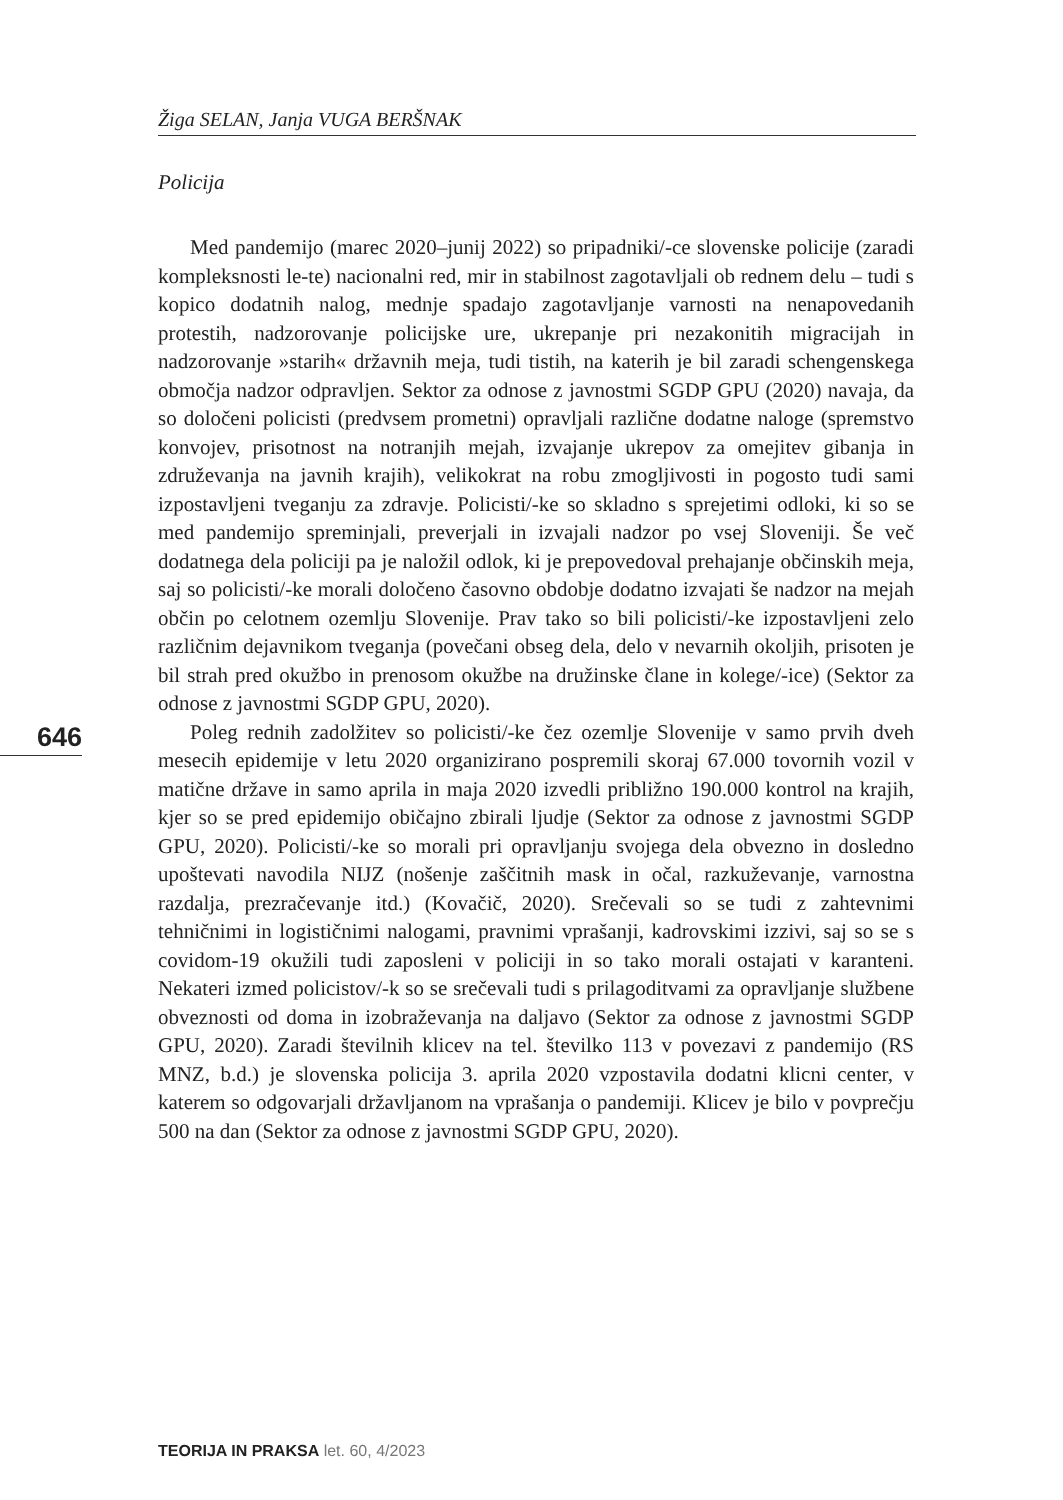Žiga SELAN, Janja VUGA BERŠNAK
Policija
Med pandemijo (marec 2020–junij 2022) so pripadniki/-ce slovenske policije (zaradi kompleksnosti le-te) nacionalni red, mir in stabilnost zagotavljali ob rednem delu – tudi s kopico dodatnih nalog, mednje spadajo zagotavljanje varnosti na nenapovedanih protestih, nadzorovanje policijske ure, ukrepanje pri nezakonitih migracijah in nadzorovanje »starih« državnih meja, tudi tistih, na katerih je bil zaradi schengenskega območja nadzor odpravljen. Sektor za odnose z javnostmi SGDP GPU (2020) navaja, da so določeni policisti (predvsem prometni) opravljali različne dodatne naloge (spremstvo konvojev, prisotnost na notranjih mejah, izvajanje ukrepov za omejitev gibanja in združevanja na javnih krajih), velikokrat na robu zmogljivosti in pogosto tudi sami izpostavljeni tveganju za zdravje. Policisti/-ke so skladno s sprejetimi odloki, ki so se med pandemijo spreminjali, preverjali in izvajali nadzor po vsej Sloveniji. Še več dodatnega dela policiji pa je naložil odlok, ki je prepovedoval prehajanje občinskih meja, saj so policisti/-ke morali določeno časovno obdobje dodatno izvajati še nadzor na mejah občin po celotnem ozemlju Slovenije. Prav tako so bili policisti/-ke izpostavljeni zelo različnim dejavnikom tveganja (povečani obseg dela, delo v nevarnih okoljih, prisoten je bil strah pred okužbo in prenosom okužbe na družinske člane in kolege/-ice) (Sektor za odnose z javnostmi SGDP GPU, 2020).
Poleg rednih zadolžitev so policisti/-ke čez ozemlje Slovenije v samo prvih dveh mesecih epidemije v letu 2020 organizirano pospremili skoraj 67.000 tovornih vozil v matične države in samo aprila in maja 2020 izvedli približno 190.000 kontrol na krajih, kjer so se pred epidemijo običajno zbirali ljudje (Sektor za odnose z javnostmi SGDP GPU, 2020). Policisti/-ke so morali pri opravljanju svojega dela obvezno in dosledno upoštevati navodila NIJZ (nošenje zaščitnih mask in očal, razkuževanje, varnostna razdalja, prezračevanje itd.) (Kovačič, 2020). Srečevali so se tudi z zahtevnimi tehničnimi in logističnimi nalogami, pravnimi vprašanji, kadrovskimi izzivi, saj so se s covidom-19 okužili tudi zaposleni v policiji in so tako morali ostajati v karanteni. Nekateri izmed policistov/-k so se srečevali tudi s prilagoditvami za opravljanje službene obveznosti od doma in izobraževanja na daljavo (Sektor za odnose z javnostmi SGDP GPU, 2020). Zaradi številnih klicev na tel. številko 113 v povezavi z pandemijo (RS MNZ, b.d.) je slovenska policija 3. aprila 2020 vzpostavila dodatni klicni center, v katerem so odgovarjali državljanom na vprašanja o pandemiji. Klicev je bilo v povprečju 500 na dan (Sektor za odnose z javnostmi SGDP GPU, 2020).
646
TEORIJA IN PRAKSA let. 60, 4/2023